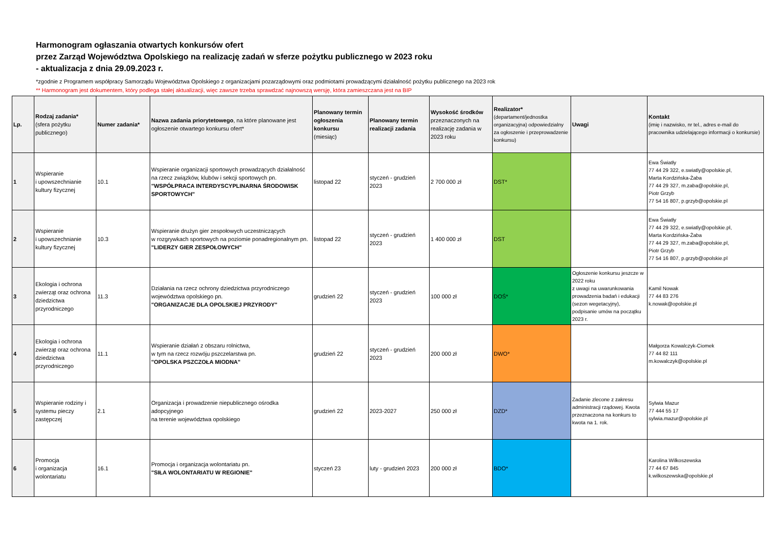Harmonogram ogłaszania otwartych konkursów ofert
przez Zarząd Województwa Opolskiego na realizację zadań w sferze pożytku publicznego w 2023 roku
- aktualizacja z dnia 29.09.2023 r.
*zgodnie z Programem współpracy Samorządu Województwa Opolskiego z organizacjami pozarządowymi oraz podmiotami prowadzącymi działalność pożytku publicznego na 2023 rok
** Harmonogram jest dokumentem, który podlega stałej aktualizacji, więc zawsze trzeba sprawdzać najnowszą wersję, która zamieszczana jest na BIP
| Lp. | Rodzaj zadania* (sfera pożytku publicznego) | Numer zadania* | Nazwa zadania priorytetowego , na które planowane jest ogłoszenie otwartego konkursu ofert* | Planowany termin ogłoszenia konkursu (miesiąc) | Planowany termin realizacji zadania | Wysokość środków przeznaczonych na realizację zadania w 2023 roku | Realizator* (departament/jednostka organizacyjna) odpowiedzialny za ogłoszenie i przeprowadzenie konkursu) | Uwagi | Kontakt (imię i nazwisko, nr tel., adres e-mail do pracownika udzielającego informacji o konkursie) |
| --- | --- | --- | --- | --- | --- | --- | --- | --- | --- |
| 1 | Wspieranie i upowszechnianie kultury fizycznej | 10.1 | Wspieranie organizacji sportowych prowadzących działalność na rzecz związków, klubów i sekcji sportowych pn. "WSPÓŁPRACA INTERDYSCYPLINARNA ŚRODOWISK SPORTOWYCH" | listopad 22 | styczeń - grudzień 2023 | 2 700 000 zł | DST* | | Ewa Światły 77 44 29 322, e.swiatly@opolskie.pl, Marta Kordzińska-Żaba 77 44 29 327, m.zaba@opolskie.pl, Piotr Grzyb 77 54 16 807, p.grzyb@opolskie.pl |
| 2 | Wspieranie i upowszechnianie kultury fizycznej | 10.3 | Wspieranie drużyn gier zespołowych uczestniczących w rozgrywkach sportowych na poziomie ponadregionalnym pn. "LIDERZY GIER ZESPOŁOWYCH" | listopad 22 | styczeń - grudzień 2023 | 1 400 000 zł | DST | | Ewa Światły 77 44 29 322, e.swiatly@opolskie.pl, Marta Kordzińska-Żaba 77 44 29 327, m.zaba@opolskie.pl, Piotr Grzyb 77 54 16 807, p.grzyb@opolskie.pl |
| 3 | Ekologia i ochrona zwierząt oraz ochrona dziedzictwa przyrodniczego | 11.3 | Działania na rzecz ochrony dziedzictwa przyrodniczego województwa opolskiego pn. "ORGANIZACJE DLA OPOLSKIEJ PRZYRODY" | grudzień 22 | styczeń - grudzień 2023 | 100 000 zł | DOŚ* | Ogłoszenie konkursu jeszcze w 2022 roku z uwagi na uwarunkowania prowadzenia badań i edukacji (sezon wegetacyjny), podpisanie umów na początku 2023 r. | Kamil Nowak 77 44 83 276 k.nowak@opolskie.pl |
| 4 | Ekologia i ochrona zwierząt oraz ochrona dziedzictwa przyrodniczego | 11.1 | Wspieranie działań z obszaru rolnictwa, w tym na rzecz rozwóju pszczelarstwa pn. "OPOLSKA PSZCZOŁA MIODNA" | grudzień 22 | styczeń - grudzień 2023 | 200 000 zł | DWO* | | Małgorza Kowalczyk-Ciomek 77 44 82 111 m.kowalczyk@opolskie.pl |
| 5 | Wspieranie rodziny i systemu pieczy zastępczej | 2.1 | Organizacja i prowadzenie niepublicznego ośrodka adopcyjnego na terenie województwa opolskiego | grudzień 22 | 2023-2027 | 250 000 zł | DZD* | Zadanie zlecone z zakresu administracji rządowej. Kwota przeznaczona na konkurs to kwota na 1. rok. | Sylwia Mazur 77 444 55 17 sylwia.mazur@opolskie.pl |
| 6 | Promocja i organizacja wolontariatu | 16.1 | Promocja i organizacja wolontariatu pn. "SIŁA WOLONTARIATU W REGIONIE" | styczeń 23 | luty - grudzień 2023 | 200 000 zł | BDO* | | Karolina Wilkoszewska 77 44 67 845 k.wilkoszewska@opolskie.pl |